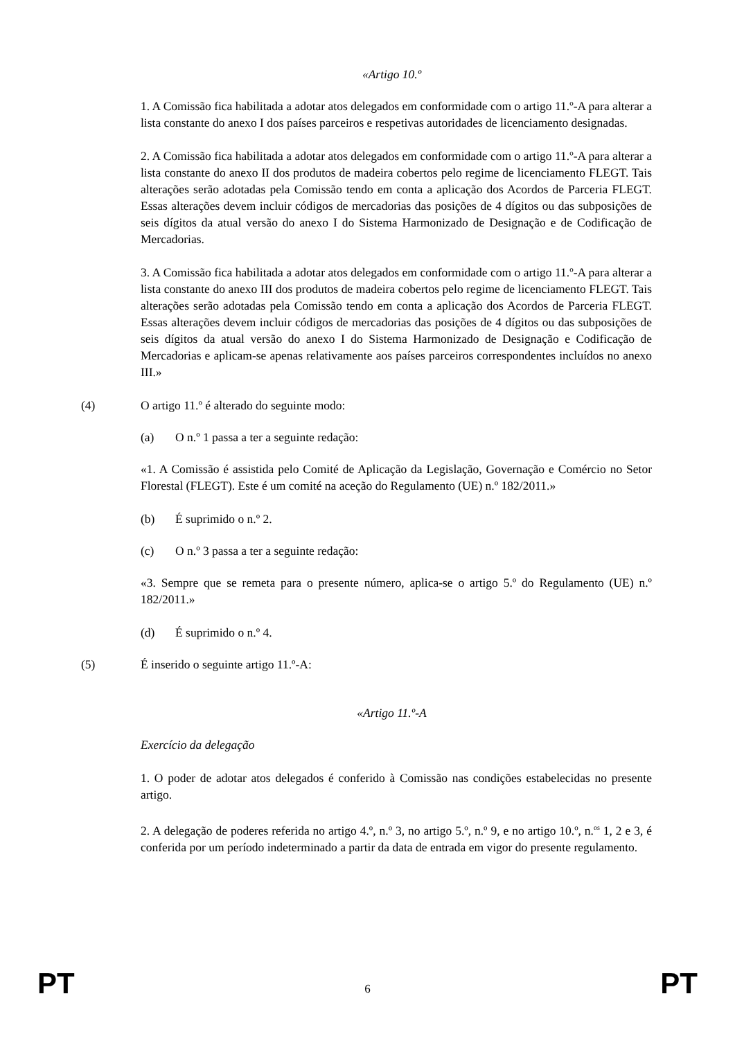«Artigo 10.º
1. A Comissão fica habilitada a adotar atos delegados em conformidade com o artigo 11.º-A para alterar a lista constante do anexo I dos países parceiros e respetivas autoridades de licenciamento designadas.
2. A Comissão fica habilitada a adotar atos delegados em conformidade com o artigo 11.º-A para alterar a lista constante do anexo II dos produtos de madeira cobertos pelo regime de licenciamento FLEGT. Tais alterações serão adotadas pela Comissão tendo em conta a aplicação dos Acordos de Parceria FLEGT. Essas alterações devem incluir códigos de mercadorias das posições de 4 dígitos ou das subposições de seis dígitos da atual versão do anexo I do Sistema Harmonizado de Designação e de Codificação de Mercadorias.
3. A Comissão fica habilitada a adotar atos delegados em conformidade com o artigo 11.º-A para alterar a lista constante do anexo III dos produtos de madeira cobertos pelo regime de licenciamento FLEGT. Tais alterações serão adotadas pela Comissão tendo em conta a aplicação dos Acordos de Parceria FLEGT. Essas alterações devem incluir códigos de mercadorias das posições de 4 dígitos ou das subposições de seis dígitos da atual versão do anexo I do Sistema Harmonizado de Designação e Codificação de Mercadorias e aplicam-se apenas relativamente aos países parceiros correspondentes incluídos no anexo III.»
(4) O artigo 11.º é alterado do seguinte modo:
(a) O n.º 1 passa a ter a seguinte redação:
«1. A Comissão é assistida pelo Comité de Aplicação da Legislação, Governação e Comércio no Setor Florestal (FLEGT). Este é um comité na aceção do Regulamento (UE) n.º 182/2011.»
(b) É suprimido o n.º 2.
(c) O n.º 3 passa a ter a seguinte redação:
«3. Sempre que se remeta para o presente número, aplica-se o artigo 5.º do Regulamento (UE) n.º 182/2011.»
(d) É suprimido o n.º 4.
(5) É inserido o seguinte artigo 11.º-A:
«Artigo 11.º-A
Exercício da delegação
1. O poder de adotar atos delegados é conferido à Comissão nas condições estabelecidas no presente artigo.
2. A delegação de poderes referida no artigo 4.º, n.º 3, no artigo 5.º, n.º 9, e no artigo 10.º, n.<sup>os</sup> 1, 2 e 3, é conferida por um período indeterminado a partir da data de entrada em vigor do presente regulamento.
PT 6 PT